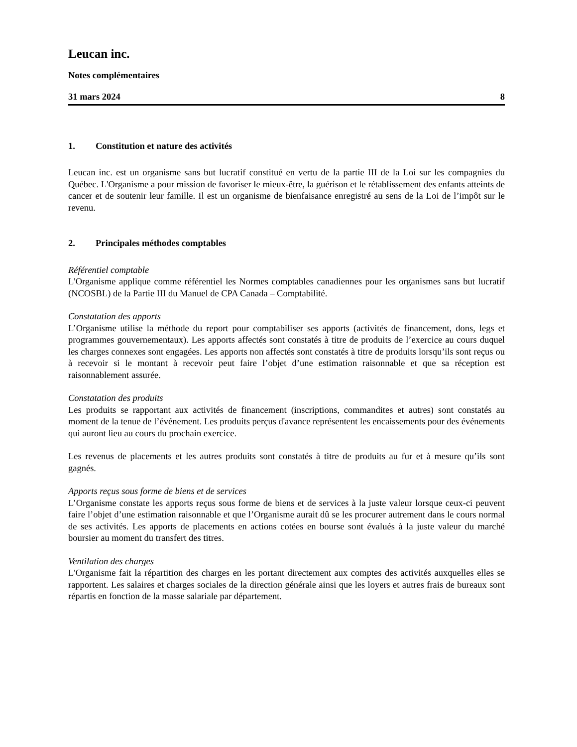Leucan inc.
Notes complémentaires
31 mars 2024 8
1. Constitution et nature des activités
Leucan inc. est un organisme sans but lucratif constitué en vertu de la partie III de la Loi sur les compagnies du Québec. L'Organisme a pour mission de favoriser le mieux-être, la guérison et le rétablissement des enfants atteints de cancer et de soutenir leur famille. Il est un organisme de bienfaisance enregistré au sens de la Loi de l’impôt sur le revenu.
2. Principales méthodes comptables
Référentiel comptable
L'Organisme applique comme référentiel les Normes comptables canadiennes pour les organismes sans but lucratif (NCOSBL) de la Partie III du Manuel de CPA Canada – Comptabilité.
Constatation des apports
L’Organisme utilise la méthode du report pour comptabiliser ses apports (activités de financement, dons, legs et programmes gouvernementaux). Les apports affectés sont constatés à titre de produits de l’exercice au cours duquel les charges connexes sont engagées. Les apports non affectés sont constatés à titre de produits lorsqu’ils sont reçus ou à recevoir si le montant à recevoir peut faire l’objet d’une estimation raisonnable et que sa réception est raisonnablement assurée.
Constatation des produits
Les produits se rapportant aux activités de financement (inscriptions, commandites et autres) sont constatés au moment de la tenue de l’événement. Les produits perçus d'avance représentent les encaissements pour des événements qui auront lieu au cours du prochain exercice.
Les revenus de placements et les autres produits sont constatés à titre de produits au fur et à mesure qu’ils sont gagnés.
Apports reçus sous forme de biens et de services
L’Organisme constate les apports reçus sous forme de biens et de services à la juste valeur lorsque ceux-ci peuvent faire l’objet d’une estimation raisonnable et que l’Organisme aurait dû se les procurer autrement dans le cours normal de ses activités. Les apports de placements en actions cotées en bourse sont évalués à la juste valeur du marché boursier au moment du transfert des titres.
Ventilation des charges
L'Organisme fait la répartition des charges en les portant directement aux comptes des activités auxquelles elles se rapportent. Les salaires et charges sociales de la direction générale ainsi que les loyers et autres frais de bureaux sont répartis en fonction de la masse salariale par département.